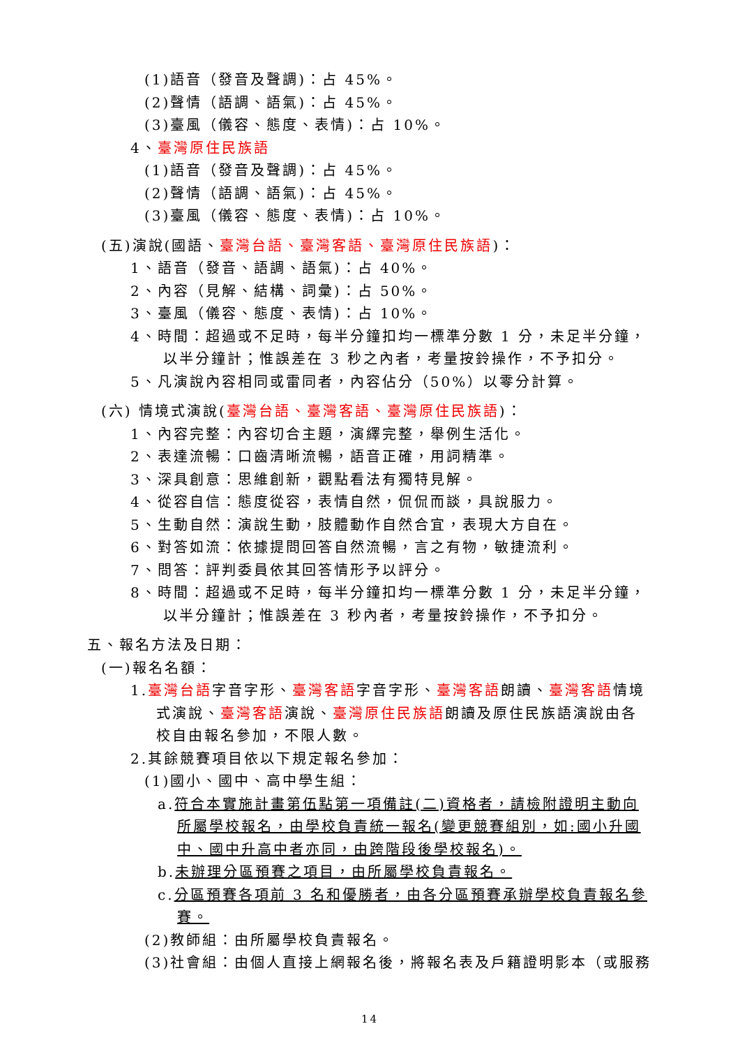(1)語音（發音及聲調)：占 45%。
(2)聲情（語調、語氣)：占 45%。
(3)臺風（儀容、態度、表情)：占 10%。
4、臺灣原住民族語
(1)語音（發音及聲調)：占 45%。
(2)聲情（語調、語氣)：占 45%。
(3)臺風（儀容、態度、表情)：占 10%。
(五)演說(國語、臺灣台語、臺灣客語、臺灣原住民族語)：
1、語音（發音、語調、語氣)：占 40%。
2、內容（見解、結構、詞彙)：占 50%。
3、臺風（儀容、態度、表情)：占 10%。
4、時間：超過或不足時，每半分鐘扣均一標準分數 1 分，未足半分鐘，
以半分鐘計；惟誤差在 3 秒之內者，考量按鈴操作，不予扣分。
5、凡演說內容相同或雷同者，內容佔分（50%）以零分計算。
(六) 情境式演說(臺灣台語、臺灣客語、臺灣原住民族語)：
1、內容完整：內容切合主題，演繹完整，舉例生活化。
2、表達流暢：口齒清晰流暢，語音正確，用詞精準。
3、深具創意：思維創新，觀點看法有獨特見解。
4、從容自信：態度從容，表情自然，侃侃而談，具說服力。
5、生動自然：演說生動，肢體動作自然合宜，表現大方自在。
6、對答如流：依據提問回答自然流暢，言之有物，敏捷流利。
7、問答：評判委員依其回答情形予以評分。
8、時間：超過或不足時，每半分鐘扣均一標準分數 1 分，未足半分鐘，
以半分鐘計；惟誤差在 3 秒內者，考量按鈴操作，不予扣分。
五、報名方法及日期：
(一)報名名額：
1.臺灣台語字音字形、臺灣客語字音字形、臺灣客語朗讀、臺灣客語情境
式演說、臺灣客語演說、臺灣原住民族語朗讀及原住民族語演說由各
校自由報名參加，不限人數。
2.其餘競賽項目依以下規定報名參加：
(1)國小、國中、高中學生組：
a.符合本實施計畫第伍點第一項備註(二)資格者，請檢附證明主動向
所屬學校報名，由學校負責統一報名(變更競賽組別，如:國小升國
中、國中升高中者亦同，由跨階段後學校報名)。
b.未辦理分區預賽之項目，由所屬學校負責報名。
c.分區預賽各項前 3 名和優勝者，由各分區預賽承辦學校負責報名參
賽。
(2)教師組：由所屬學校負責報名。
(3)社會組：由個人直接上網報名後，將報名表及戶籍證明影本（或服務
14